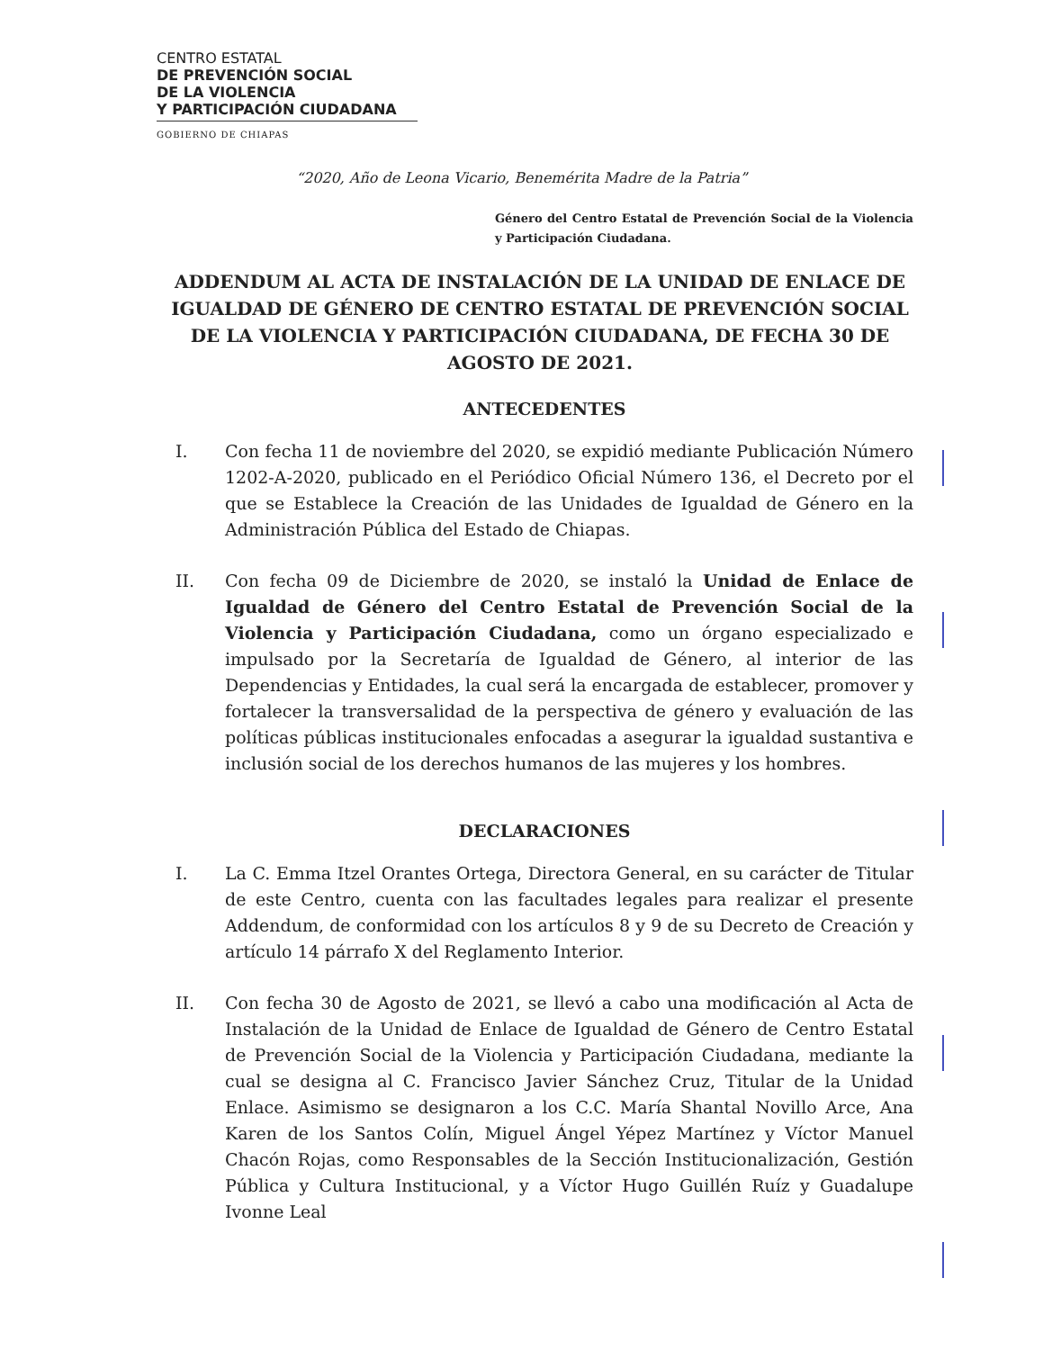CENTRO ESTATAL
DE PREVENCIÓN SOCIAL
DE LA VIOLENCIA
Y PARTICIPACIÓN CIUDADANA
GOBIERNO DE CHIAPAS
“2020, Año de Leona Vicario, Benemérita Madre de la Patria”
Género del Centro Estatal de Prevención Social de la Violencia y Participación Ciudadana.
ADDENDUM AL ACTA DE INSTALACIÓN DE LA UNIDAD DE ENLACE DE IGUALDAD DE GÉNERO DE CENTRO ESTATAL DE PREVENCIÓN SOCIAL DE LA VIOLENCIA Y PARTICIPACIÓN CIUDADANA, DE FECHA 30 DE AGOSTO DE 2021.
ANTECEDENTES
I. Con fecha 11 de noviembre del 2020, se expidió mediante Publicación Número 1202-A-2020, publicado en el Periódico Oficial Número 136, el Decreto por el que se Establece la Creación de las Unidades de Igualdad de Género en la Administración Pública del Estado de Chiapas.
II. Con fecha 09 de Diciembre de 2020, se instaló la Unidad de Enlace de Igualdad de Género del Centro Estatal de Prevención Social de la Violencia y Participación Ciudadana, como un órgano especializado e impulsado por la Secretaría de Igualdad de Género, al interior de las Dependencias y Entidades, la cual será la encargada de establecer, promover y fortalecer la transversalidad de la perspectiva de género y evaluación de las políticas públicas institucionales enfocadas a asegurar la igualdad sustantiva e inclusión social de los derechos humanos de las mujeres y los hombres.
DECLARACIONES
I. La C. Emma Itzel Orantes Ortega, Directora General, en su carácter de Titular de este Centro, cuenta con las facultades legales para realizar el presente Addendum, de conformidad con los artículos 8 y 9 de su Decreto de Creación y artículo 14 párrafo X del Reglamento Interior.
II. Con fecha 30 de Agosto de 2021, se llevó a cabo una modificación al Acta de Instalación de la Unidad de Enlace de Igualdad de Género de Centro Estatal de Prevención Social de la Violencia y Participación Ciudadana, mediante la cual se designa al C. Francisco Javier Sánchez Cruz, Titular de la Unidad Enlace. Asimismo se designaron a los C.C. María Shantal Novillo Arce, Ana Karen de los Santos Colín, Miguel Ángel Yépez Martínez y Víctor Manuel Chacón Rojas, como Responsables de la Sección Institucionalización, Gestión Pública y Cultura Institucional, y a Víctor Hugo Guillén Ruíz y Guadalupe Ivonne Leal